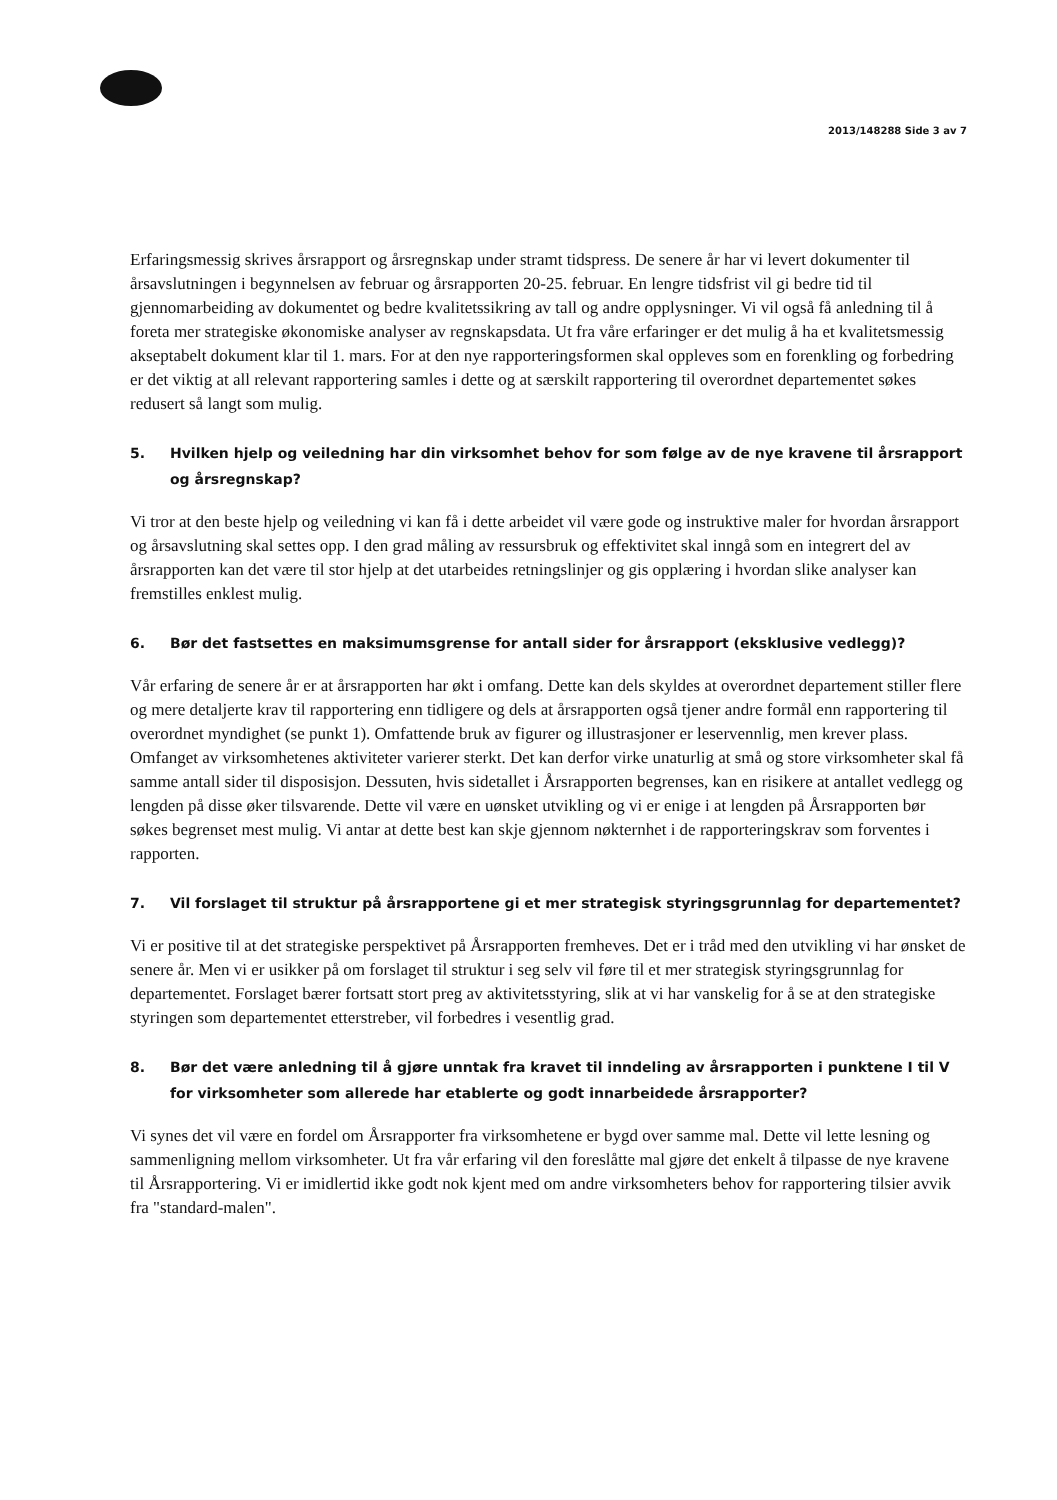2013/148288 Side 3 av 7
Erfaringsmessig skrives årsrapport og årsregnskap under stramt tidspress. De senere år har vi levert dokumenter til årsavslutningen i begynnelsen av februar og årsrapporten 20-25. februar. En lengre tidsfrist vil gi bedre tid til gjennomarbeiding av dokumentet og bedre kvalitetssikring av tall og andre opplysninger. Vi vil også få anledning til å foreta mer strategiske økonomiske analyser av regnskapsdata. Ut fra våre erfaringer er det mulig å ha et kvalitetsmessig akseptabelt dokument klar til 1. mars. For at den nye rapporteringsformen skal oppleves som en forenkling og forbedring er det viktig at all relevant rapportering samles i dette og at særskilt rapportering til overordnet departementet søkes redusert så langt som mulig.
5. Hvilken hjelp og veiledning har din virksomhet behov for som følge av de nye kravene til årsrapport og årsregnskap?
Vi tror at den beste hjelp og veiledning vi kan få i dette arbeidet vil være gode og instruktive maler for hvordan årsrapport og årsavslutning skal settes opp. I den grad måling av ressursbruk og effektivitet skal inngå som en integrert del av årsrapporten kan det være til stor hjelp at det utarbeides retningslinjer og gis opplæring i hvordan slike analyser kan fremstilles enklest mulig.
6. Bør det fastsettes en maksimumsgrense for antall sider for årsrapport (eksklusive vedlegg)?
Vår erfaring de senere år er at årsrapporten har økt i omfang. Dette kan dels skyldes at overordnet departement stiller flere og mere detaljerte krav til rapportering enn tidligere og dels at årsrapporten også tjener andre formål enn rapportering til overordnet myndighet (se punkt 1). Omfattende bruk av figurer og illustrasjoner er leservennlig, men krever plass. Omfanget av virksomhetenes aktiviteter varierer sterkt. Det kan derfor virke unaturlig at små og store virksomheter skal få samme antall sider til disposisjon. Dessuten, hvis sidetallet i Årsrapporten begrenses, kan en risikere at antallet vedlegg og lengden på disse øker tilsvarende. Dette vil være en uønsket utvikling og vi er enige i at lengden på Årsrapporten bør søkes begrenset mest mulig. Vi antar at dette best kan skje gjennom nøkternhet i de rapporteringskrav som forventes i rapporten.
7. Vil forslaget til struktur på årsrapportene gi et mer strategisk styringsgrunnlag for departementet?
Vi er positive til at det strategiske perspektivet på Årsrapporten fremheves. Det er i tråd med den utvikling vi har ønsket de senere år. Men vi er usikker på om forslaget til struktur i seg selv vil føre til et mer strategisk styringsgrunnlag for departementet. Forslaget bærer fortsatt stort preg av aktivitetsstyring, slik at vi har vanskelig for å se at den strategiske styringen som departementet etterstreber, vil forbedres i vesentlig grad.
8. Bør det være anledning til å gjøre unntak fra kravet til inndeling av årsrapporten i punktene I til V for virksomheter som allerede har etablerte og godt innarbeidede årsrapporter?
Vi synes det vil være en fordel om Årsrapporter fra virksomhetene er bygd over samme mal. Dette vil lette lesning og sammenligning mellom virksomheter. Ut fra vår erfaring vil den foreslåtte mal gjøre det enkelt å tilpasse de nye kravene til Årsrapportering. Vi er imidlertid ikke godt nok kjent med om andre virksomheters behov for rapportering tilsier avvik fra "standard-malen".